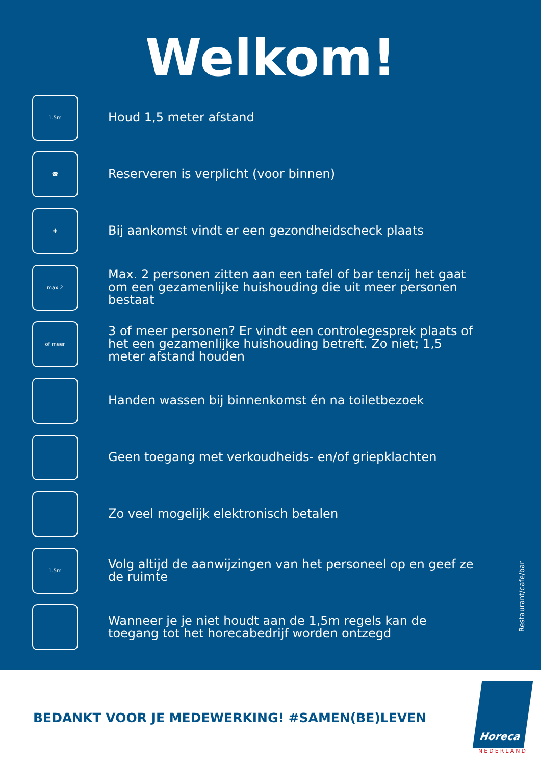Welkom!
1.5m
Houd 1,5 meter afstand
☎
Reserveren is verplicht (voor binnen)
✚
Bij aankomst vindt er een gezondheidscheck plaats
max 2
Max. 2 personen zitten aan een tafel of bar tenzij het gaat om een gezamenlijke huishouding die uit meer personen bestaat
of meer
3 of meer personen? Er vindt een controlegesprek plaats of het een gezamenlijke huishouding betreft. Zo niet; 1,5 meter afstand houden
Handen wassen bij binnenkomst én na toiletbezoek
Geen toegang met verkoudheids- en/of griepklachten
Zo veel mogelijk elektronisch betalen
1.5m
Volg altijd de aanwijzingen van het personeel op en geef ze de ruimte
Wanneer je je niet houdt aan de 1,5m regels kan de toegang tot het horecabedrijf worden ontzegd
Restaurant/cafe/bar
BEDANKT VOOR JE MEDEWERKING! #SAMEN(BE)LEVEN
Horeca
NEDERLAND